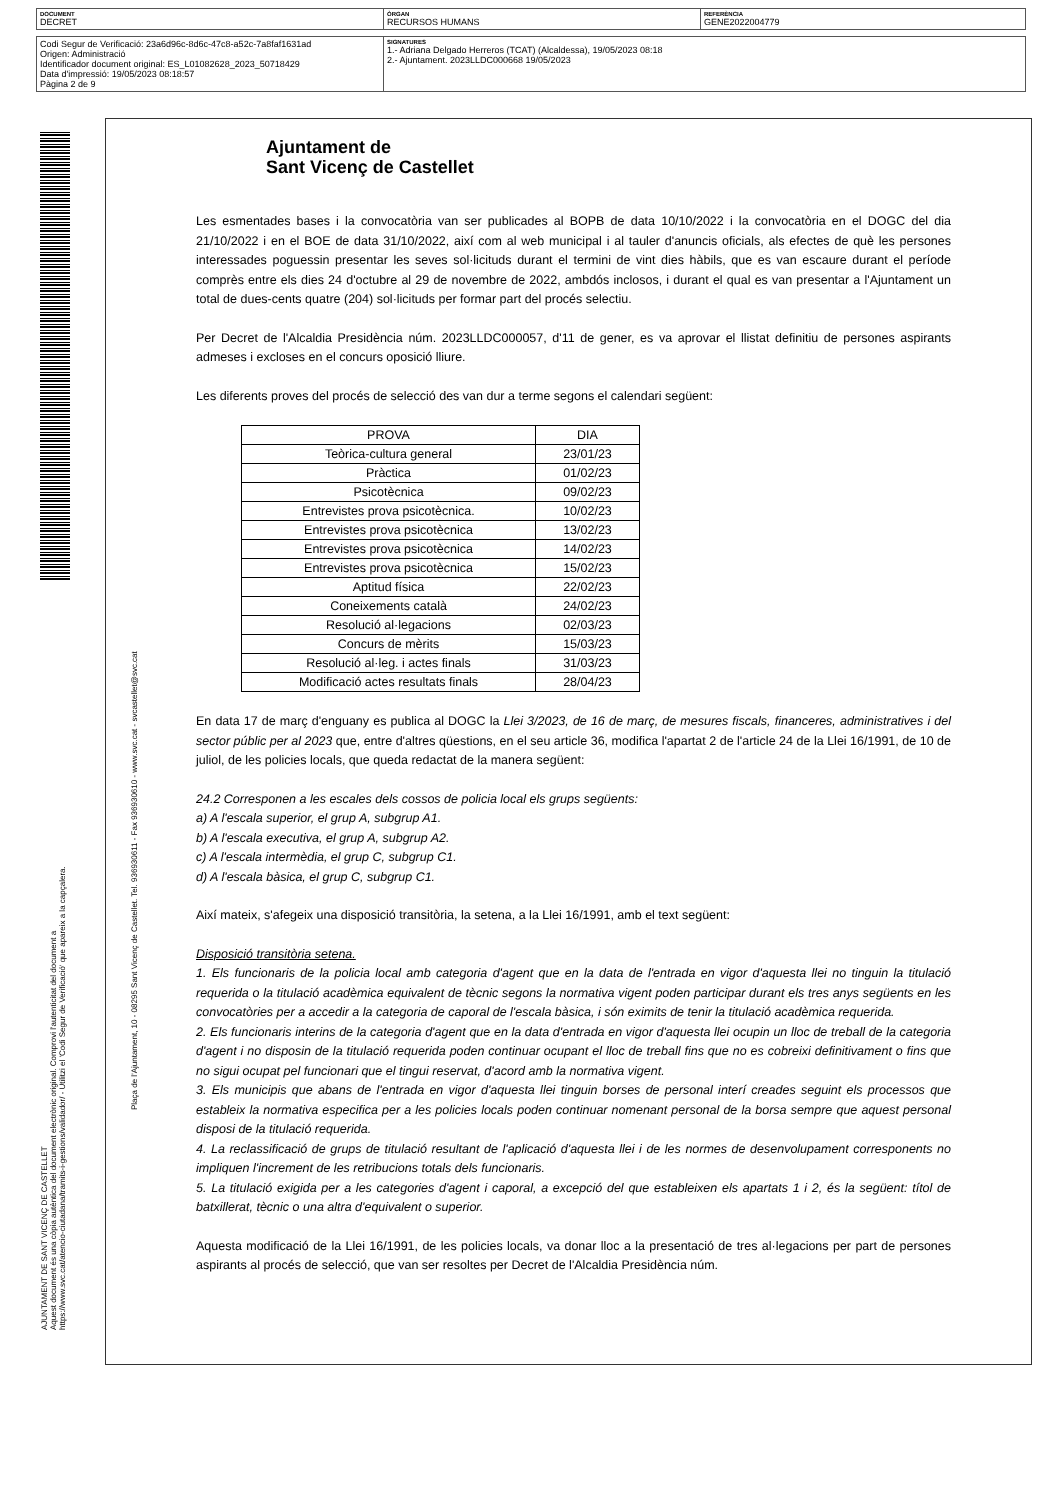DOCUMENT
DECRET
ÒRGAN
RECURSOS HUMANS
REFERÈNCIA
GENE2022004779
Codi Segur de Verificació: 23a6d96c-8d6c-47c8-a52c-7a8faf1631ad
Origen: Administració
Identificador document original: ES_L01082628_2023_50718429
Data d'impressió: 19/05/2023 08:18:57
Pàgina 2 de 9
SIGNATURES
1.- Adriana Delgado Herreros (TCAT) (Alcaldessa), 19/05/2023 08:18
2.- Ajuntament. 2023LLDC000668 19/05/2023
AJUNTAMENT DE SANT VICENÇ DE CASTELLET
Aquest document és una còpia autèntica del document electrònic original. Comprovi l'autenticitat del document a
https://www.svc.cat/atencio-ciutadana/tramits-i-gestions/validador/ - Utilitzi el 'Codi Segur de Verificació' que apareix a la capçalera.
Plaça de l'Ajuntament, 10 - 08295 Sant Vicenç de Castellet. Tel. 936930611 - Fax 936930610 - www.svc.cat - svcastellet@svc.cat
Ajuntament de
Sant Vicenç de Castellet
Les esmentades bases i la convocatòria van ser publicades al BOPB de data 10/10/2022 i la convocatòria en el DOGC del dia 21/10/2022 i en el BOE de data 31/10/2022, així com al web municipal i al tauler d'anuncis oficials, als efectes de què les persones interessades poguessin presentar les seves sol·licituds durant el termini de vint dies hàbils, que es van escaure durant el període comprès entre els dies 24 d'octubre al 29 de novembre de 2022, ambdós inclosos, i durant el qual es van presentar a l'Ajuntament un total de dues-cents quatre (204) sol·licituds per formar part del procés selectiu.
Per Decret de l'Alcaldia Presidència núm. 2023LLDC000057, d'11 de gener, es va aprovar el llistat definitiu de persones aspirants admeses i excloses en el concurs oposició lliure.
Les diferents proves del procés de selecció des van dur a terme segons el calendari següent:
| PROVA | DIA |
| --- | --- |
| Teòrica-cultura general | 23/01/23 |
| Pràctica | 01/02/23 |
| Psicotècnica | 09/02/23 |
| Entrevistes prova psicotècnica. | 10/02/23 |
| Entrevistes prova psicotècnica | 13/02/23 |
| Entrevistes prova psicotècnica | 14/02/23 |
| Entrevistes prova psicotècnica | 15/02/23 |
| Aptitud física | 22/02/23 |
| Coneixements català | 24/02/23 |
| Resolució al·legacions | 02/03/23 |
| Concurs de mèrits | 15/03/23 |
| Resolució al·leg. i actes finals | 31/03/23 |
| Modificació actes resultats finals | 28/04/23 |
En data 17 de març d'enguany es publica al DOGC la Llei 3/2023, de 16 de març, de mesures fiscals, financeres, administratives i del sector públic per al 2023 que, entre d'altres qüestions, en el seu article 36, modifica l'apartat 2 de l'article 24 de la Llei 16/1991, de 10 de juliol, de les policies locals, que queda redactat de la manera següent:
24.2 Corresponen a les escales dels cossos de policia local els grups següents:
a) A l'escala superior, el grup A, subgrup A1.
b) A l'escala executiva, el grup A, subgrup A2.
c) A l'escala intermèdia, el grup C, subgrup C1.
d) A l'escala bàsica, el grup C, subgrup C1.
Així mateix, s'afegeix una disposició transitòria, la setena, a la Llei 16/1991, amb el text següent:
Disposició transitòria setena.
1. Els funcionaris de la policia local amb categoria d'agent que en la data de l'entrada en vigor d'aquesta llei no tinguin la titulació requerida o la titulació acadèmica equivalent de tècnic segons la normativa vigent poden participar durant els tres anys següents en les convocatòries per a accedir a la categoria de caporal de l'escala bàsica, i són eximits de tenir la titulació acadèmica requerida.
2. Els funcionaris interins de la categoria d'agent que en la data d'entrada en vigor d'aquesta llei ocupin un lloc de treball de la categoria d'agent i no disposin de la titulació requerida poden continuar ocupant el lloc de treball fins que no es cobreixi definitivament o fins que no sigui ocupat pel funcionari que el tingui reservat, d'acord amb la normativa vigent.
3. Els municipis que abans de l'entrada en vigor d'aquesta llei tinguin borses de personal interí creades seguint els processos que estableix la normativa especifica per a les policies locals poden continuar nomenant personal de la borsa sempre que aquest personal disposi de la titulació requerida.
4. La reclassificació de grups de titulació resultant de l'aplicació d'aquesta llei i de les normes de desenvolupament corresponents no impliquen l'increment de les retribucions totals dels funcionaris.
5. La titulació exigida per a les categories d'agent i caporal, a excepció del que estableixen els apartats 1 i 2, és la següent: títol de batxillerat, tècnic o una altra d'equivalent o superior.
Aquesta modificació de la Llei 16/1991, de les policies locals, va donar lloc a la presentació de tres al·legacions per part de persones aspirants al procés de selecció, que van ser resoltes per Decret de l'Alcaldia Presidència núm.